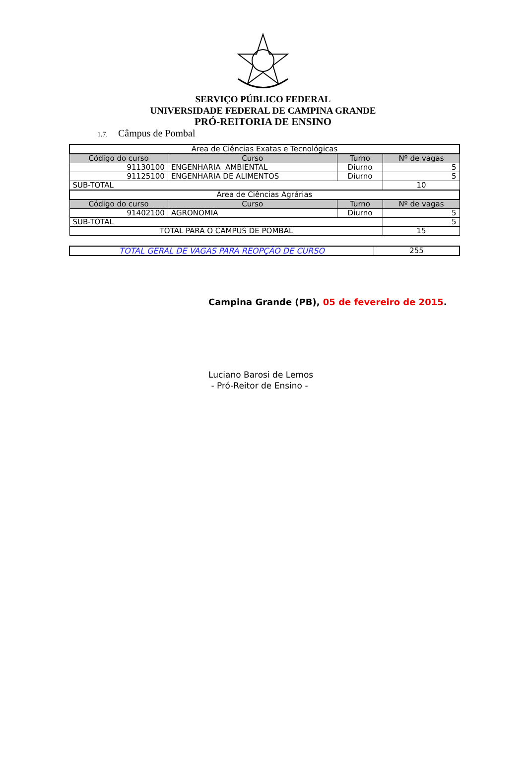SERVIÇO PÚBLICO FEDERAL
UNIVERSIDADE FEDERAL DE CAMPINA GRANDE
PRÓ-REITORIA DE ENSINO
1.7. Câmpus de Pombal
| Área de Ciências Exatas e Tecnológicas | | | |
| Código do curso | Curso | Turno | Nº de vagas |
| 91130100 | ENGENHARIA AMBIENTAL | Diurno | 5 |
| 91125100 | ENGENHARIA DE ALIMENTOS | Diurno | 5 |
| SUB-TOTAL | | | 10 |
| Área de Ciências Agrárias | | | |
| Código do curso | Curso | Turno | Nº de vagas |
| 91402100 | AGRONOMIA | Diurno | 5 |
| SUB-TOTAL | | | 5 |
| TOTAL PARA O CÂMPUS DE POMBAL | | | 15 |
| TOTAL GERAL DE VAGAS PARA REOPÇÃO DE CURSO | 255 |
Campina Grande (PB), 05 de fevereiro de 2015.
Luciano Barosi de Lemos
- Pró-Reitor de Ensino -